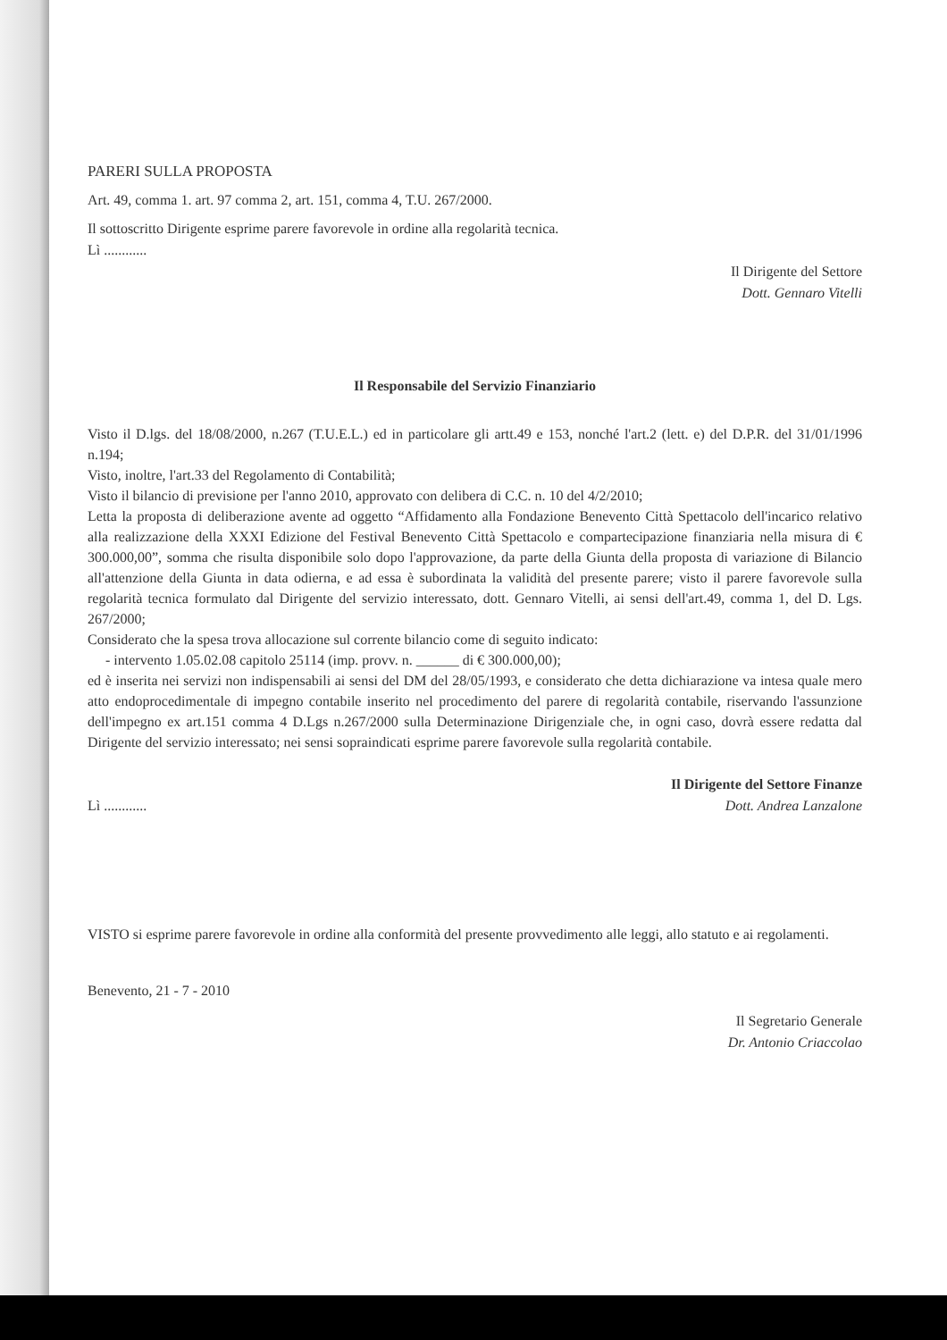PARERI SULLA PROPOSTA
Art. 49, comma 1. art. 97 comma 2, art. 151, comma 4, T.U. 267/2000.
Il sottoscritto Dirigente esprime parere favorevole in ordine alla regolarità tecnica.
Lì ............
Il Dirigente del Settore
Dott. Gennaro Vitelli
Il Responsabile del Servizio Finanziario
Visto il D.lgs. del 18/08/2000, n.267 (T.U.E.L.) ed in particolare gli artt.49 e 153, nonché l'art.2 (lett. e) del D.P.R. del 31/01/1996 n.194;
Visto, inoltre, l'art.33 del Regolamento di Contabilità;
Visto il bilancio di previsione per l'anno 2010, approvato con delibera di C.C. n. 10 del 4/2/2010;
Letta la proposta di deliberazione avente ad oggetto “Affidamento alla Fondazione Benevento Città Spettacolo dell'incarico relativo alla realizzazione della XXXI Edizione del Festival Benevento Città Spettacolo e compartecipazione finanziaria nella misura di € 300.000,00”, somma che risulta disponibile solo dopo l'approvazione, da parte della Giunta della proposta di variazione di Bilancio all'attenzione della Giunta in data odierna, e ad essa è subordinata la validità del presente parere; visto il parere favorevole sulla regolarità tecnica formulato dal Dirigente del servizio interessato, dott. Gennaro Vitelli, ai sensi dell'art.49, comma 1, del D. Lgs. 267/2000;
Considerato che la spesa trova allocazione sul corrente bilancio come di seguito indicato:
- intervento 1.05.02.08 capitolo 25114 (imp. provv. n. ______ di € 300.000,00);
ed è inserita nei servizi non indispensabili ai sensi del DM del 28/05/1993, e considerato che detta dichiarazione va intesa quale mero atto endoprocedimentale di impegno contabile inserito nel procedimento del parere di regolarità contabile, riservando l'assunzione dell'impegno ex art.151 comma 4 D.Lgs n.267/2000 sulla Determinazione Dirigenziale che, in ogni caso, dovrà essere redatta dal Dirigente del servizio interessato; nei sensi sopraindicati esprime parere favorevole sulla regolarità contabile.
Il Dirigente del Settore Finanze
Lì ............ Dott. Andrea Lanzalone
VISTO si esprime parere favorevole in ordine alla conformità del presente provvedimento alle leggi, allo statuto e ai regolamenti.
Benevento, 21 - 7 - 2010
Il Segretario Generale
Dr. Antonio Criaccolao